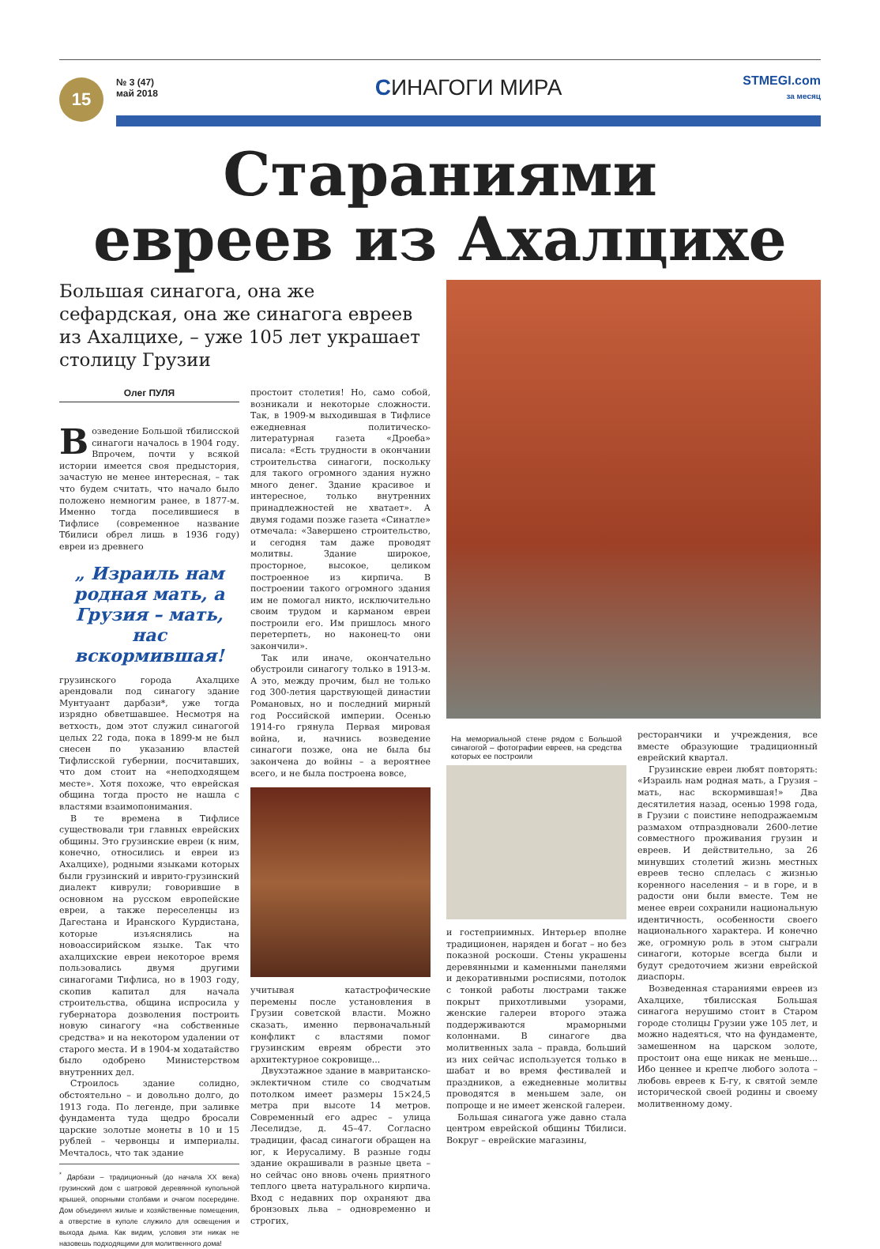15
№ 3 (47)
май 2018
СИНАГОГИ МИРА
STMEGI.com
за месяц
Стараниями
евреев из Ахалцихе
Большая синагога, она же сефардская, она же синагога евреев из Ахалцихе, – уже 105 лет украшает столицу Грузии
Олег ПУЛЯ
Возведение Большой тбилисской синагоги началось в 1904 году. Впрочем, почти у всякой истории имеется своя предыстория, зачастую не менее интересная, – так что будем считать, что начало было положено немногим ранее, в 1877-м. Именно тогда поселившиеся в Тифлисе (современное название Тбилиси обрел лишь в 1936 году) евреи из древнего
„ Израиль нам родная мать, а Грузия – мать, нас вскормившая!
грузинского города Ахалцихе арендовали под синагогу здание Мунтуаант дарбази*, уже тогда изрядно обветшавшее. Несмотря на ветхость, дом этот служил синагогой целых 22 года, пока в 1899-м не был снесен по указанию властей Тифлисской губернии, посчитавших, что дом стоит на «неподходящем месте». Хотя похоже, что еврейская община тогда просто не нашла с властями взаимопонимания.
В те времена в Тифлисе существовали три главных еврейских общины. Это грузинские евреи (к ним, конечно, относились и евреи из Ахалцихе), родными языками которых были грузинский и иврито-грузинский диалект киврули; говорившие в основном на русском европейские евреи, а также переселенцы из Дагестана и Иранского Курдистана, которые изъяснялись на новоассирийском языке. Так что ахалцихские евреи некоторое время пользовались двумя другими синагогами Тифлиса, но в 1903 году, скопив капитал для начала строительства, община испросила у губернатора дозволения построить новую синагогу «на собственные средства» и на некотором удалении от старого места. И в 1904-м ходатайство было одобрено Министерством внутренних дел.
Строилось здание солидно, обстоятельно – и довольно долго, до 1913 года. По легенде, при заливке фундамента туда щедро бросали царские золотые монеты в 10 и 15 рублей – червонцы и империалы. Мечталось, что так здание
<sup>*</sup> Дарбази – традиционный (до начала XX века) грузинский дом с шатровой деревянной купольной крышей, опорными столбами и очагом посередине. Дом объединял жилые и хозяйственные помещения, а отверстие в куполе служило для освещения и выхода дыма. Как видим, условия эти никак не назовешь подходящими для молитвенного дома!
простоит столетия! Но, само собой, возникали и некоторые сложности. Так, в 1909-м выходившая в Тифлисе ежедневная политическо-литературная газета «Дроеба» писала: «Есть трудности в окончании строительства синагоги, поскольку для такого огромного здания нужно много денег. Здание красивое и интересное, только внутренних принадлежностей не хватает». А двумя годами позже газета «Синатле» отмечала: «Завершено строительство, и сегодня там даже проводят молитвы. Здание широкое, просторное, высокое, целиком построенное из кирпича. В построении такого огромного здания им не помогал никто, исключительно своим трудом и карманом евреи построили его. Им пришлось много перетерпеть, но наконец-то они закончили».
Так или иначе, окончательно обустроили синагогу только в 1913-м. А это, между прочим, был не только год 300-летия царствующей династии Романовых, но и последний мирный год Российской империи. Осенью 1914-го грянула Первая мировая война, и, начнись возведение синагоги позже, она не была бы закончена до войны – а вероятнее всего, и не была построена вовсе,
учитывая катастрофические перемены после установления в Грузии советской власти. Можно сказать, именно первоначальный конфликт с властями помог грузинским евреям обрести это архитектурное сокровище...
Двухэтажное здание в мавританско-эклектичном стиле со сводчатым потолком имеет размеры 15×24,5 метра при высоте 14 метров. Современный его адрес – улица Леселидзе, д. 45–47. Согласно традиции, фасад синагоги обращен на юг, к Иерусалиму. В разные годы здание окрашивали в разные цвета – но сейчас оно вновь очень приятного теплого цвета натурального кирпича. Вход с недавних пор охраняют два бронзовых льва – одновременно и строгих,
На мемориальной стене рядом с Большой синагогой – фотографии евреев, на средства которых ее построили
и гостеприимных. Интерьер вполне традиционен, наряден и богат – но без показной роскоши. Стены украшены деревянными и каменными панелями и декоративными росписями, потолок с тонкой работы люстрами также покрыт прихотливыми узорами, женские галереи второго этажа поддерживаются мраморными колоннами. В синагоге два молитвенных зала – правда, больший из них сейчас используется только в шабат и во время фестивалей и праздников, а ежедневные молитвы проводятся в меньшем зале, он попроще и не имеет женской галереи.
Большая синагога уже давно стала центром еврейской общины Тбилиси. Вокруг – еврейские магазины,
ресторанчики и учреждения, все вместе образующие традиционный еврейский квартал.
Грузинские евреи любят повторять: «Израиль нам родная мать, а Грузия – мать, нас вскормившая!» Два десятилетия назад, осенью 1998 года, в Грузии с поистине неподражаемым размахом отпраздновали 2600-летие совместного проживания грузин и евреев. И действительно, за 26 минувших столетий жизнь местных евреев тесно сплелась с жизнью коренного населения – и в горе, и в радости они были вместе. Тем не менее евреи сохранили национальную идентичность, особенности своего национального характера. И конечно же, огромную роль в этом сыграли синагоги, которые всегда были и будут средоточием жизни еврейской диаспоры.
Возведенная стараниями евреев из Ахалцихе, тбилисская Большая синагога нерушимо стоит в Старом городе столицы Грузии уже 105 лет, и можно надеяться, что на фундаменте, замешенном на царском золоте, простоит она еще никак не меньше... Ибо ценнее и крепче любого золота – любовь евреев к Б-гу, к святой земле исторической своей родины и своему молитвенному дому.